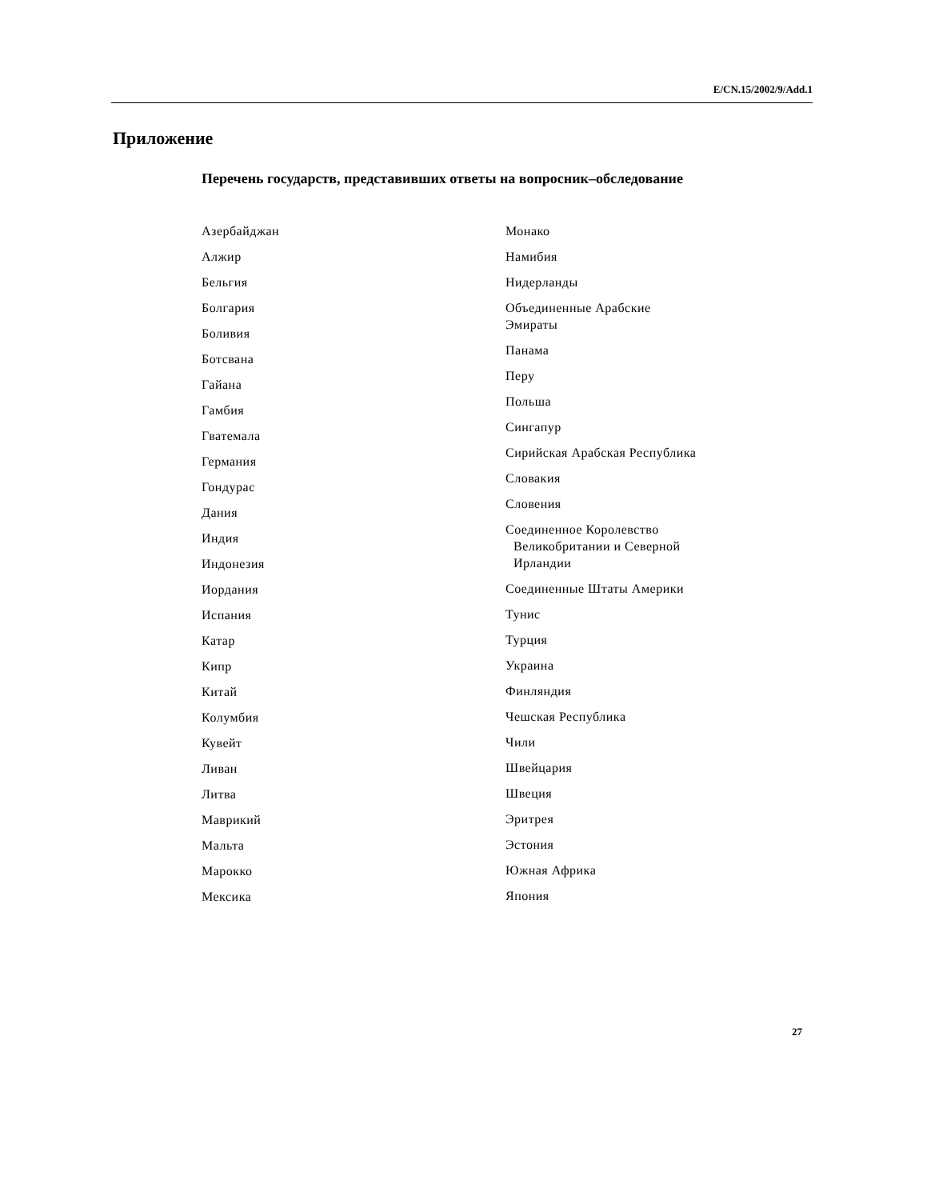E/CN.15/2002/9/Add.1
Приложение
Перечень государств, представивших ответы на вопросник–обследование
Азербайджан
Алжир
Бельгия
Болгария
Боливия
Ботсвана
Гайана
Гамбия
Гватемала
Германия
Гондурас
Дания
Индия
Индонезия
Иордания
Испания
Катар
Кипр
Китай
Колумбия
Кувейт
Ливан
Литва
Маврикий
Мальта
Марокко
Мексика
Монако
Намибия
Нидерланды
Объединенные Арабские
Эмираты
Панама
Перу
Польша
Сингапур
Сирийская Арабская Республика
Словакия
Словения
Соединенное Королевство
Великобритании и Северной
Ирландии
Соединенные Штаты Америки
Тунис
Турция
Украина
Финляндия
Чешская Республика
Чили
Швейцария
Швеция
Эритрея
Эстония
Южная Африка
Япония
27